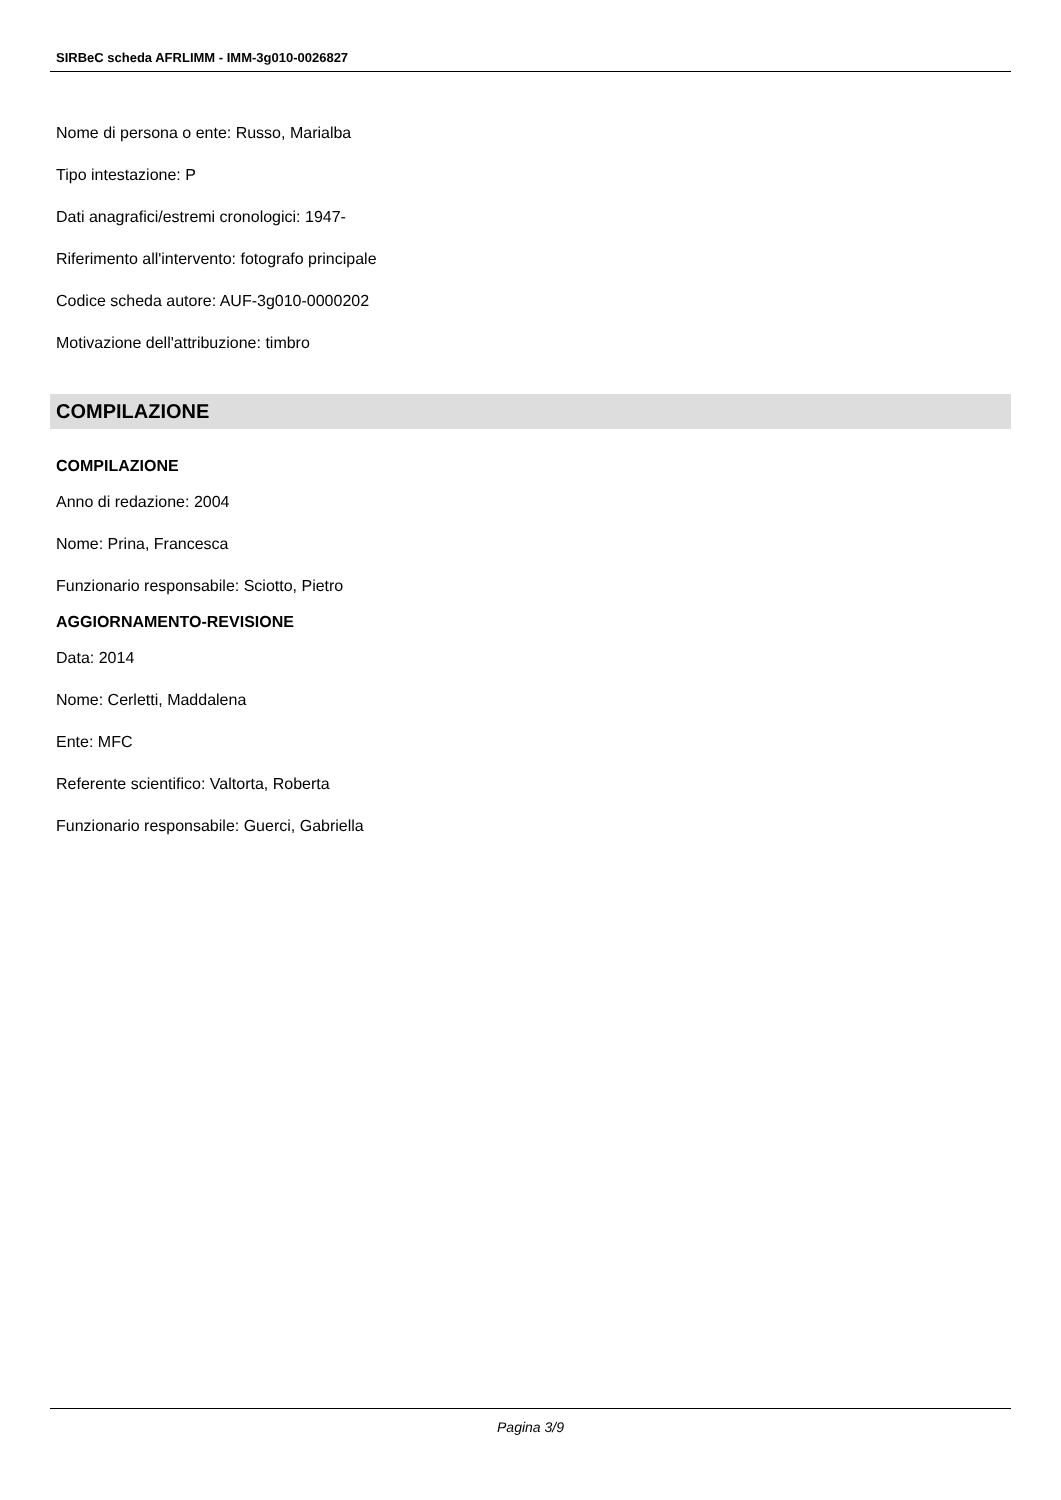SIRBeC scheda AFRLIMM - IMM-3g010-0026827
Nome di persona o ente: Russo, Marialba
Tipo intestazione: P
Dati anagrafici/estremi cronologici: 1947-
Riferimento all'intervento: fotografo principale
Codice scheda autore: AUF-3g010-0000202
Motivazione dell'attribuzione: timbro
COMPILAZIONE
COMPILAZIONE
Anno di redazione: 2004
Nome: Prina, Francesca
Funzionario responsabile: Sciotto, Pietro
AGGIORNAMENTO-REVISIONE
Data: 2014
Nome: Cerletti, Maddalena
Ente: MFC
Referente scientifico: Valtorta, Roberta
Funzionario responsabile: Guerci, Gabriella
Pagina 3/9